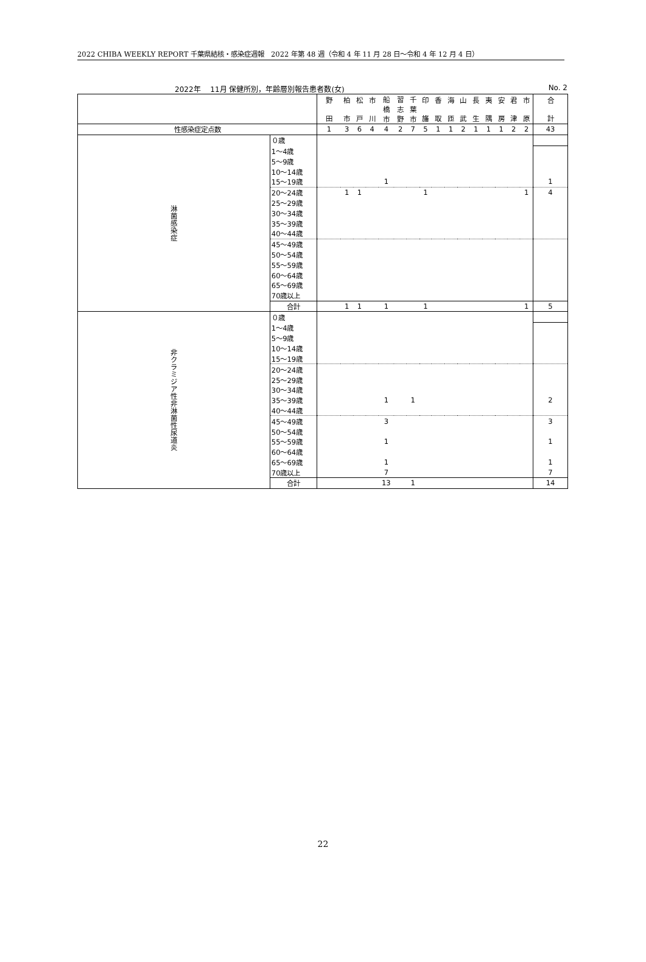2022 CHIBA WEEKLY REPORT 千葉県結核・感染症週報　2022 年第 48 週（令和 4 年 11 月 28 日～令和 4 年 12 月 4 日）
2022年　 11月 保健所別，年齢層別報告患者数(女) No. 2
| | | 野 田 | 柏 市 | 松 戸 | 市 川 | 船 橋 市 | 習 志 野 | 千 葉 市 | 印 旛 | 香 取 | 海 匝 | 山 武 | 長 生 | 夷 隅 | 安 房 | 君 津 | 市 原 | 合 計 |
| --- | --- | --- | --- | --- | --- | --- | --- | --- | --- | --- | --- | --- | --- | --- | --- | --- | --- | --- |
| 性感染症定点数 | | 1 | 3 | 6 | 4 | 4 | 2 | 7 | 5 | 1 | 1 | 2 | 1 | 1 | 1 | 2 | 2 | 43 |
| 淋菌感染症 | ０歳 | | | | | | | | | | | | | | | | | |
| | 1～4歳 | | | | | | | | | | | | | | | | | |
| | 5～9歳 | | | | | | | | | | | | | | | | | |
| | 10～14歳 | | | | | | | | | | | | | | | | | |
| | 15～19歳 | | | | | 1 | | | | | | | | | | | | 1 |
| | 20～24歳 | | 1 | 1 | | | | | 1 | | | | | | | | 1 | 4 |
| | 25～29歳 | | | | | | | | | | | | | | | | | |
| | 30～34歳 | | | | | | | | | | | | | | | | | |
| | 35～39歳 | | | | | | | | | | | | | | | | | |
| | 40～44歳 | | | | | | | | | | | | | | | | | |
| | 45～49歳 | | | | | | | | | | | | | | | | | |
| | 50～54歳 | | | | | | | | | | | | | | | | | |
| | 55～59歳 | | | | | | | | | | | | | | | | | |
| | 60～64歳 | | | | | | | | | | | | | | | | | |
| | 65～69歳 | | | | | | | | | | | | | | | | | |
| | 70歳以上 | | | | | | | | | | | | | | | | | |
| | 合計 | | 1 | 1 | | 1 | | | 1 | | | | | | | | 1 | 5 |
| 非クラミジア性非淋菌性尿道炎 | ０歳 | | | | | | | | | | | | | | | | | |
| | 1～4歳 | | | | | | | | | | | | | | | | | |
| | 5～9歳 | | | | | | | | | | | | | | | | | |
| | 10～14歳 | | | | | | | | | | | | | | | | | |
| | 15～19歳 | | | | | | | | | | | | | | | | | |
| | 20～24歳 | | | | | | | | | | | | | | | | | |
| | 25～29歳 | | | | | | | | | | | | | | | | | |
| | 30～34歳 | | | | | | | | | | | | | | | | | |
| | 35～39歳 | | | | | 1 | | 1 | | | | | | | | | | 2 |
| | 40～44歳 | | | | | | | | | | | | | | | | | |
| | 45～49歳 | | | | | 3 | | | | | | | | | | | | 3 |
| | 50～54歳 | | | | | | | | | | | | | | | | | |
| | 55～59歳 | | | | | 1 | | | | | | | | | | | | 1 |
| | 60～64歳 | | | | | | | | | | | | | | | | | |
| | 65～69歳 | | | | | 1 | | | | | | | | | | | | 1 |
| | 70歳以上 | | | | | 7 | | | | | | | | | | | | 7 |
| | 合計 | | | | | 13 | | 1 | | | | | | | | | | 14 |
22